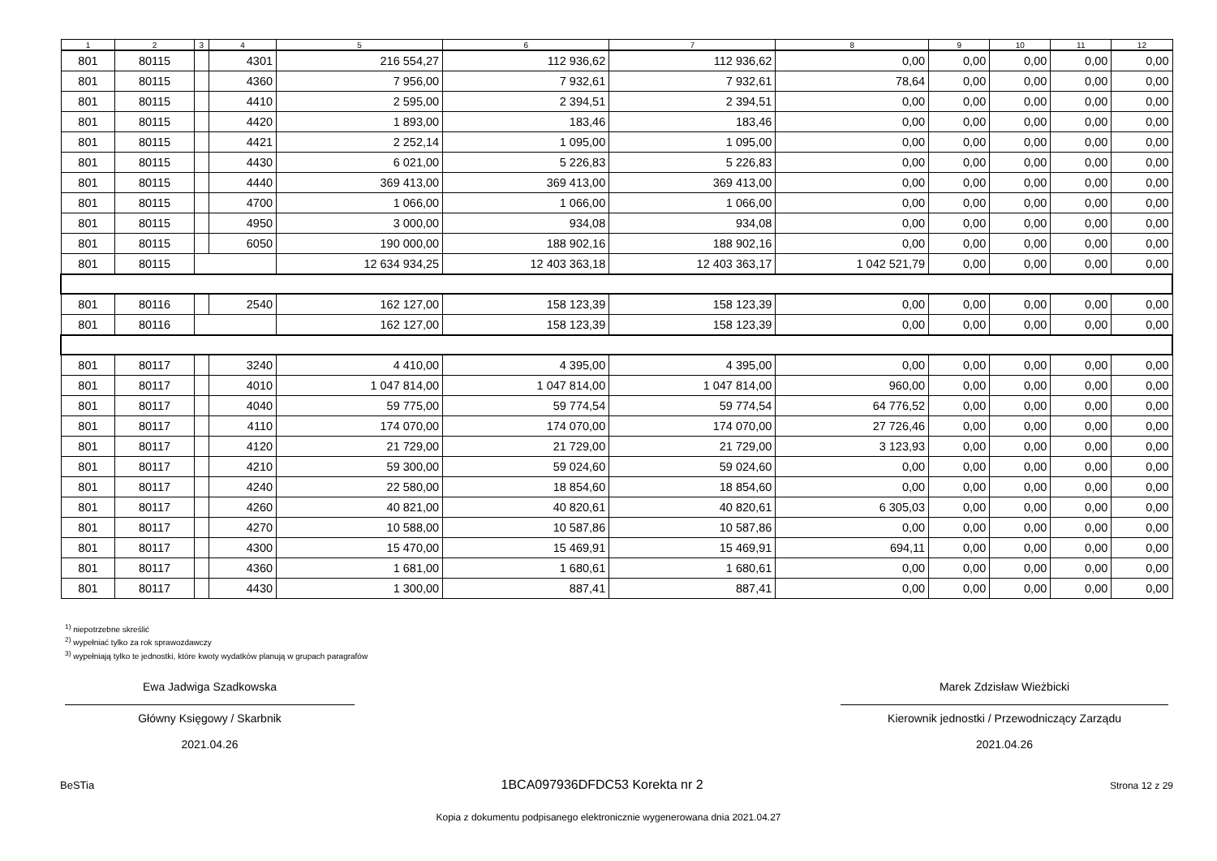| 1 | 2 | 3 | 4 | 5 | 6 | 7 | 8 | 9 | 10 | 11 | 12 |
| --- | --- | --- | --- | --- | --- | --- | --- | --- | --- | --- | --- |
| 801 | 80115 | | 4301 | 216 554,27 | 112 936,62 | 112 936,62 | 0,00 | 0,00 | 0,00 | 0,00 | 0,00 |
| 801 | 80115 | | 4360 | 7 956,00 | 7 932,61 | 7 932,61 | 78,64 | 0,00 | 0,00 | 0,00 | 0,00 |
| 801 | 80115 | | 4410 | 2 595,00 | 2 394,51 | 2 394,51 | 0,00 | 0,00 | 0,00 | 0,00 | 0,00 |
| 801 | 80115 | | 4420 | 1 893,00 | 183,46 | 183,46 | 0,00 | 0,00 | 0,00 | 0,00 | 0,00 |
| 801 | 80115 | | 4421 | 2 252,14 | 1 095,00 | 1 095,00 | 0,00 | 0,00 | 0,00 | 0,00 | 0,00 |
| 801 | 80115 | | 4430 | 6 021,00 | 5 226,83 | 5 226,83 | 0,00 | 0,00 | 0,00 | 0,00 | 0,00 |
| 801 | 80115 | | 4440 | 369 413,00 | 369 413,00 | 369 413,00 | 0,00 | 0,00 | 0,00 | 0,00 | 0,00 |
| 801 | 80115 | | 4700 | 1 066,00 | 1 066,00 | 1 066,00 | 0,00 | 0,00 | 0,00 | 0,00 | 0,00 |
| 801 | 80115 | | 4950 | 3 000,00 | 934,08 | 934,08 | 0,00 | 0,00 | 0,00 | 0,00 | 0,00 |
| 801 | 80115 | | 6050 | 190 000,00 | 188 902,16 | 188 902,16 | 0,00 | 0,00 | 0,00 | 0,00 | 0,00 |
| 801 | 80115 | | | 12 634 934,25 | 12 403 363,18 | 12 403 363,17 | 1 042 521,79 | 0,00 | 0,00 | 0,00 | 0,00 |
| 801 | 80116 | | 2540 | 162 127,00 | 158 123,39 | 158 123,39 | 0,00 | 0,00 | 0,00 | 0,00 | 0,00 |
| 801 | 80116 | | | 162 127,00 | 158 123,39 | 158 123,39 | 0,00 | 0,00 | 0,00 | 0,00 | 0,00 |
| 801 | 80117 | | 3240 | 4 410,00 | 4 395,00 | 4 395,00 | 0,00 | 0,00 | 0,00 | 0,00 | 0,00 |
| 801 | 80117 | | 4010 | 1 047 814,00 | 1 047 814,00 | 1 047 814,00 | 960,00 | 0,00 | 0,00 | 0,00 | 0,00 |
| 801 | 80117 | | 4040 | 59 775,00 | 59 774,54 | 59 774,54 | 64 776,52 | 0,00 | 0,00 | 0,00 | 0,00 |
| 801 | 80117 | | 4110 | 174 070,00 | 174 070,00 | 174 070,00 | 27 726,46 | 0,00 | 0,00 | 0,00 | 0,00 |
| 801 | 80117 | | 4120 | 21 729,00 | 21 729,00 | 21 729,00 | 3 123,93 | 0,00 | 0,00 | 0,00 | 0,00 |
| 801 | 80117 | | 4210 | 59 300,00 | 59 024,60 | 59 024,60 | 0,00 | 0,00 | 0,00 | 0,00 | 0,00 |
| 801 | 80117 | | 4240 | 22 580,00 | 18 854,60 | 18 854,60 | 0,00 | 0,00 | 0,00 | 0,00 | 0,00 |
| 801 | 80117 | | 4260 | 40 821,00 | 40 820,61 | 40 820,61 | 6 305,03 | 0,00 | 0,00 | 0,00 | 0,00 |
| 801 | 80117 | | 4270 | 10 588,00 | 10 587,86 | 10 587,86 | 0,00 | 0,00 | 0,00 | 0,00 | 0,00 |
| 801 | 80117 | | 4300 | 15 470,00 | 15 469,91 | 15 469,91 | 694,11 | 0,00 | 0,00 | 0,00 | 0,00 |
| 801 | 80117 | | 4360 | 1 681,00 | 1 680,61 | 1 680,61 | 0,00 | 0,00 | 0,00 | 0,00 | 0,00 |
| 801 | 80117 | | 4430 | 1 300,00 | 887,41 | 887,41 | 0,00 | 0,00 | 0,00 | 0,00 | 0,00 |
<sup>1)</sup> niepotrzebne skreślić
<sup>2)</sup> wypełniać tylko za rok sprawozdawczy
<sup>3)</sup> wypełniają tylko te jednostki, które kwoty wydatków planują w grupach paragrafów
Ewa Jadwiga Szadkowska
Główny Księgowy / Skarbnik
2021.04.26
Marek Zdzisław Wieżbicki
Kierownik jednostki / Przewodniczący Zarządu
2021.04.26
BeSTia 1BCA097936DFDC53 Korekta nr 2 Strona 12 z 29
Kopia z dokumentu podpisanego elektronicznie wygenerowana dnia 2021.04.27